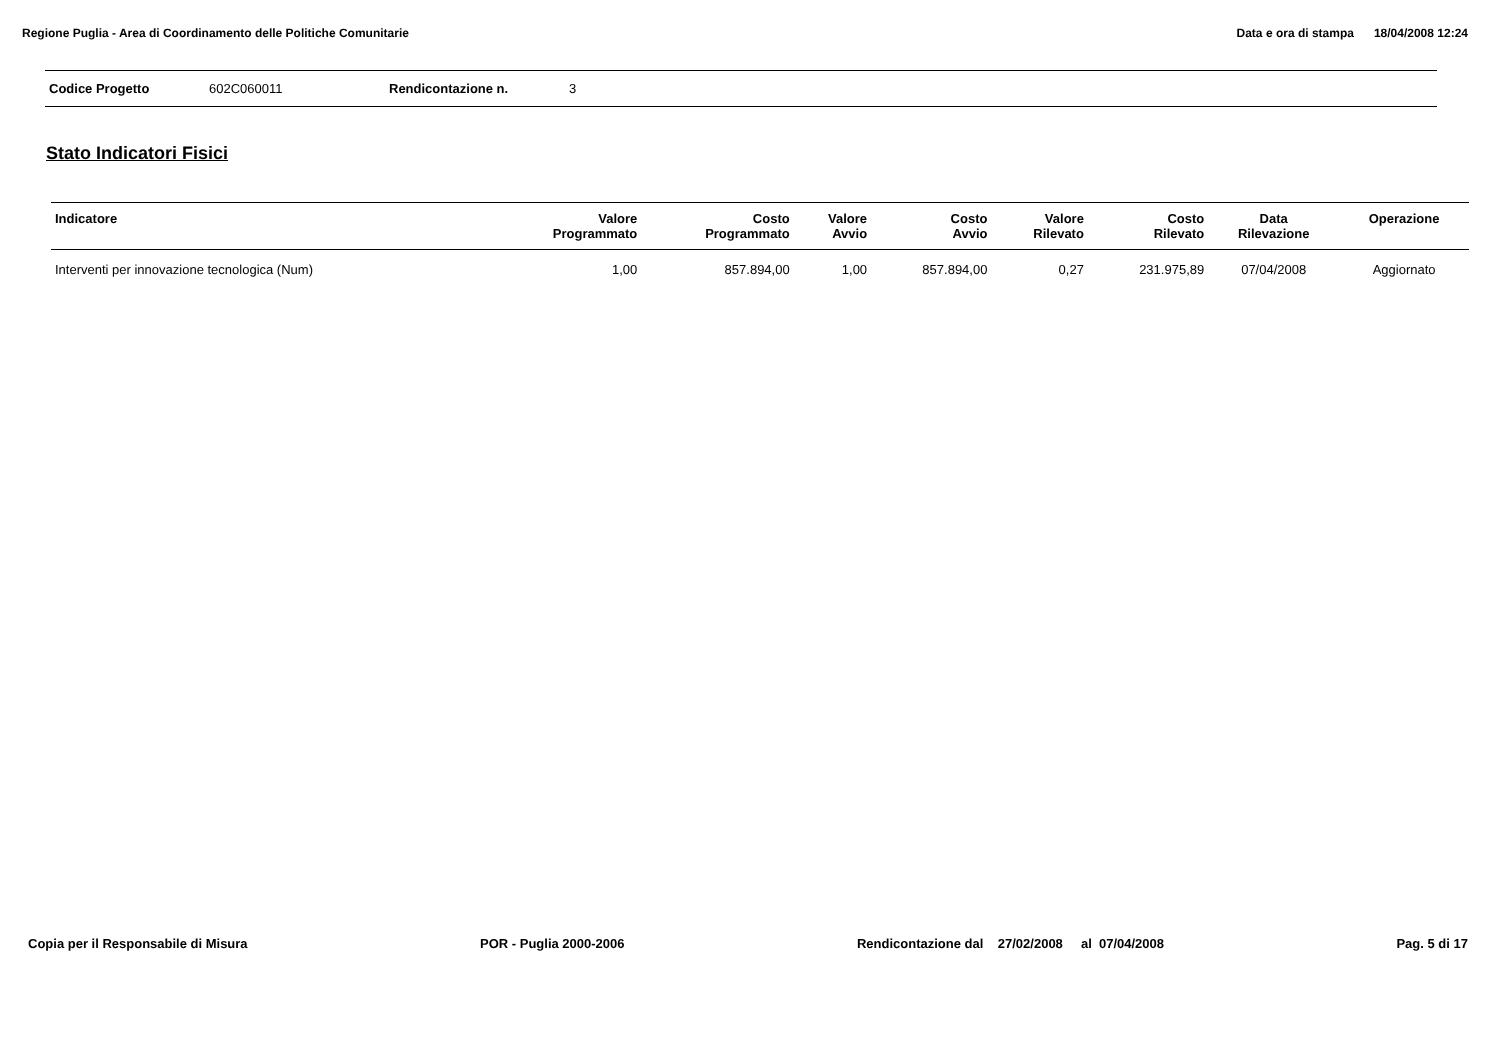Regione Puglia - Area di Coordinamento delle Politiche Comunitarie
Data e ora di stampa 18/04/2008 12:24
Codice Progetto 602C060011 Rendicontazione n. 3
Stato Indicatori Fisici
| Indicatore | Valore Programmato | Costo Programmato | Valore Avvio | Costo Avvio | Valore Rilevato | Costo Rilevato | Data Rilevazione | Operazione |
| --- | --- | --- | --- | --- | --- | --- | --- | --- |
| Interventi per innovazione tecnologica (Num) | 1,00 | 857.894,00 | 1,00 | 857.894,00 | 0,27 | 231.975,89 | 07/04/2008 | Aggiornato |
Copia per il Responsabile di Misura
POR - Puglia 2000-2006 Rendicontazione dal 27/02/2008 al 07/04/2008
Pag. 5 di 17